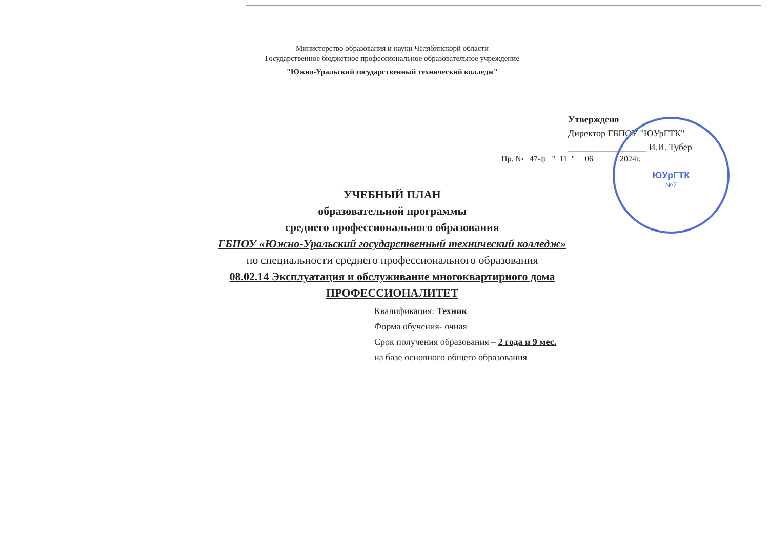ЮУрГТК
№7
Министерство образования и науки Челябинскорй области
Государственное бюджетное профессиональное образовательное учреждение
"Южно-Уральский государственный технический колледж"
Утверждено
Директор ГБПОУ "ЮУрГТК"
_________________ И.И. Тубер
Пр. № 47-ф " 11 " 06 2024г.
УЧЕБНЫЙ ПЛАН
образовательной программы
среднего профессионального образования
ГБПОУ «Южно-Уральский государственный технический колледж»
по специальности среднего профессионального образования
08.02.14 Эксплуатация и обслуживание многоквартирного дома
ПРОФЕССИОНАЛИТЕТ
Квалификация: Техник
Форма обучения- очная
Срок получения образования – 2 года и 9 мес.
на базе основного общего образования